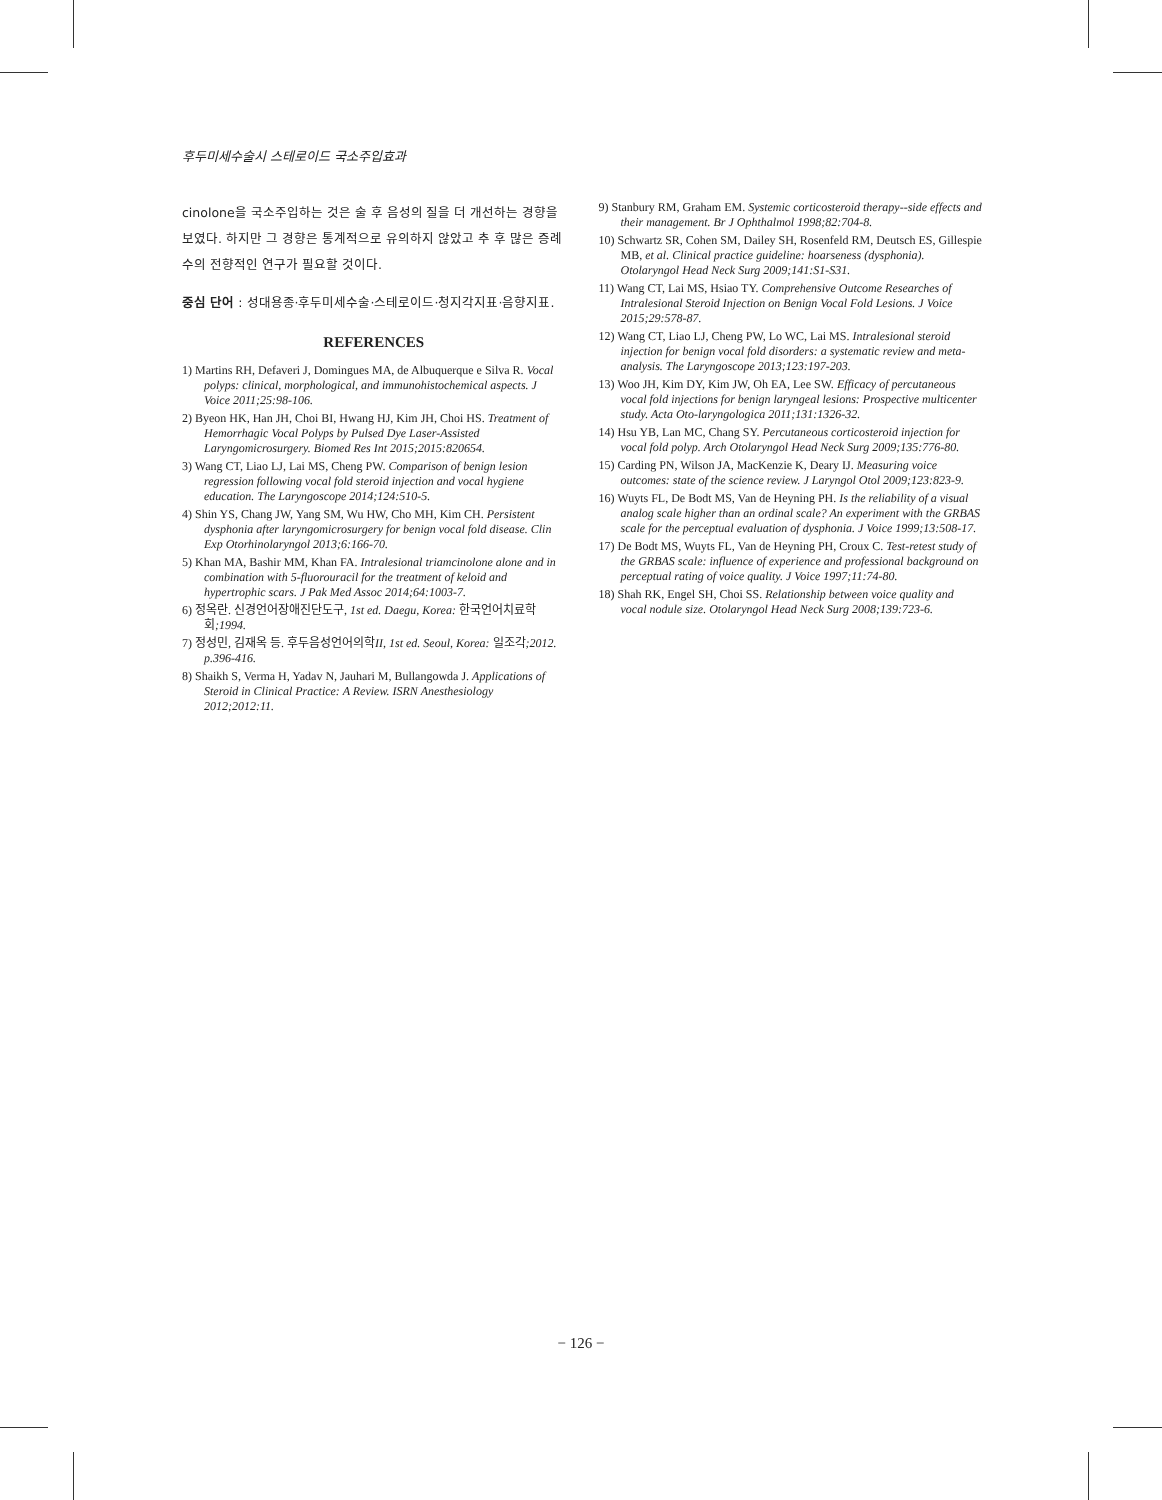후두미세수술시 스테로이드 국소주입효과
cinolone을 국소주입하는 것은 술 후 음성의 질을 더 개선하는 경향을 보였다. 하지만 그 경향은 통계적으로 유의하지 않았고 추 후 많은 증례수의 전향적인 연구가 필요할 것이다.
중심 단어 : 성대용종·후두미세수술·스테로이드·청지각지표·음향지표.
REFERENCES
1) Martins RH, Defaveri J, Domingues MA, de Albuquerque e Silva R. Vocal polyps: clinical, morphological, and immunohistochemical aspects. J Voice 2011;25:98-106.
2) Byeon HK, Han JH, Choi BI, Hwang HJ, Kim JH, Choi HS. Treatment of Hemorrhagic Vocal Polyps by Pulsed Dye Laser-Assisted Laryngomicrosurgery. Biomed Res Int 2015;2015:820654.
3) Wang CT, Liao LJ, Lai MS, Cheng PW. Comparison of benign lesion regression following vocal fold steroid injection and vocal hygiene education. The Laryngoscope 2014;124:510-5.
4) Shin YS, Chang JW, Yang SM, Wu HW, Cho MH, Kim CH. Persistent dysphonia after laryngomicrosurgery for benign vocal fold disease. Clin Exp Otorhinolaryngol 2013;6:166-70.
5) Khan MA, Bashir MM, Khan FA. Intralesional triamcinolone alone and in combination with 5-fluorouracil for the treatment of keloid and hypertrophic scars. J Pak Med Assoc 2014;64:1003-7.
6) 정옥란. 신경언어장애진단도구, 1st ed. Daegu, Korea: 한국언어치료학회;1994.
7) 정성민, 김재옥 등. 후두음성언어의학II, 1st ed. Seoul, Korea: 일조각;2012. p.396-416.
8) Shaikh S, Verma H, Yadav N, Jauhari M, Bullangowda J. Applications of Steroid in Clinical Practice: A Review. ISRN Anesthesiology 2012;2012:11.
9) Stanbury RM, Graham EM. Systemic corticosteroid therapy--side effects and their management. Br J Ophthalmol 1998;82:704-8.
10) Schwartz SR, Cohen SM, Dailey SH, Rosenfeld RM, Deutsch ES, Gillespie MB, et al. Clinical practice guideline: hoarseness (dysphonia). Otolaryngol Head Neck Surg 2009;141:S1-S31.
11) Wang CT, Lai MS, Hsiao TY. Comprehensive Outcome Researches of Intralesional Steroid Injection on Benign Vocal Fold Lesions. J Voice 2015;29:578-87.
12) Wang CT, Liao LJ, Cheng PW, Lo WC, Lai MS. Intralesional steroid injection for benign vocal fold disorders: a systematic review and meta-analysis. The Laryngoscope 2013;123:197-203.
13) Woo JH, Kim DY, Kim JW, Oh EA, Lee SW. Efficacy of percutaneous vocal fold injections for benign laryngeal lesions: Prospective multicenter study. Acta Oto-laryngologica 2011;131:1326-32.
14) Hsu YB, Lan MC, Chang SY. Percutaneous corticosteroid injection for vocal fold polyp. Arch Otolaryngol Head Neck Surg 2009;135:776-80.
15) Carding PN, Wilson JA, MacKenzie K, Deary IJ. Measuring voice outcomes: state of the science review. J Laryngol Otol 2009;123:823-9.
16) Wuyts FL, De Bodt MS, Van de Heyning PH. Is the reliability of a visual analog scale higher than an ordinal scale? An experiment with the GRBAS scale for the perceptual evaluation of dysphonia. J Voice 1999;13:508-17.
17) De Bodt MS, Wuyts FL, Van de Heyning PH, Croux C. Test-retest study of the GRBAS scale: influence of experience and professional background on perceptual rating of voice quality. J Voice 1997;11:74-80.
18) Shah RK, Engel SH, Choi SS. Relationship between voice quality and vocal nodule size. Otolaryngol Head Neck Surg 2008;139:723-6.
− 126 −